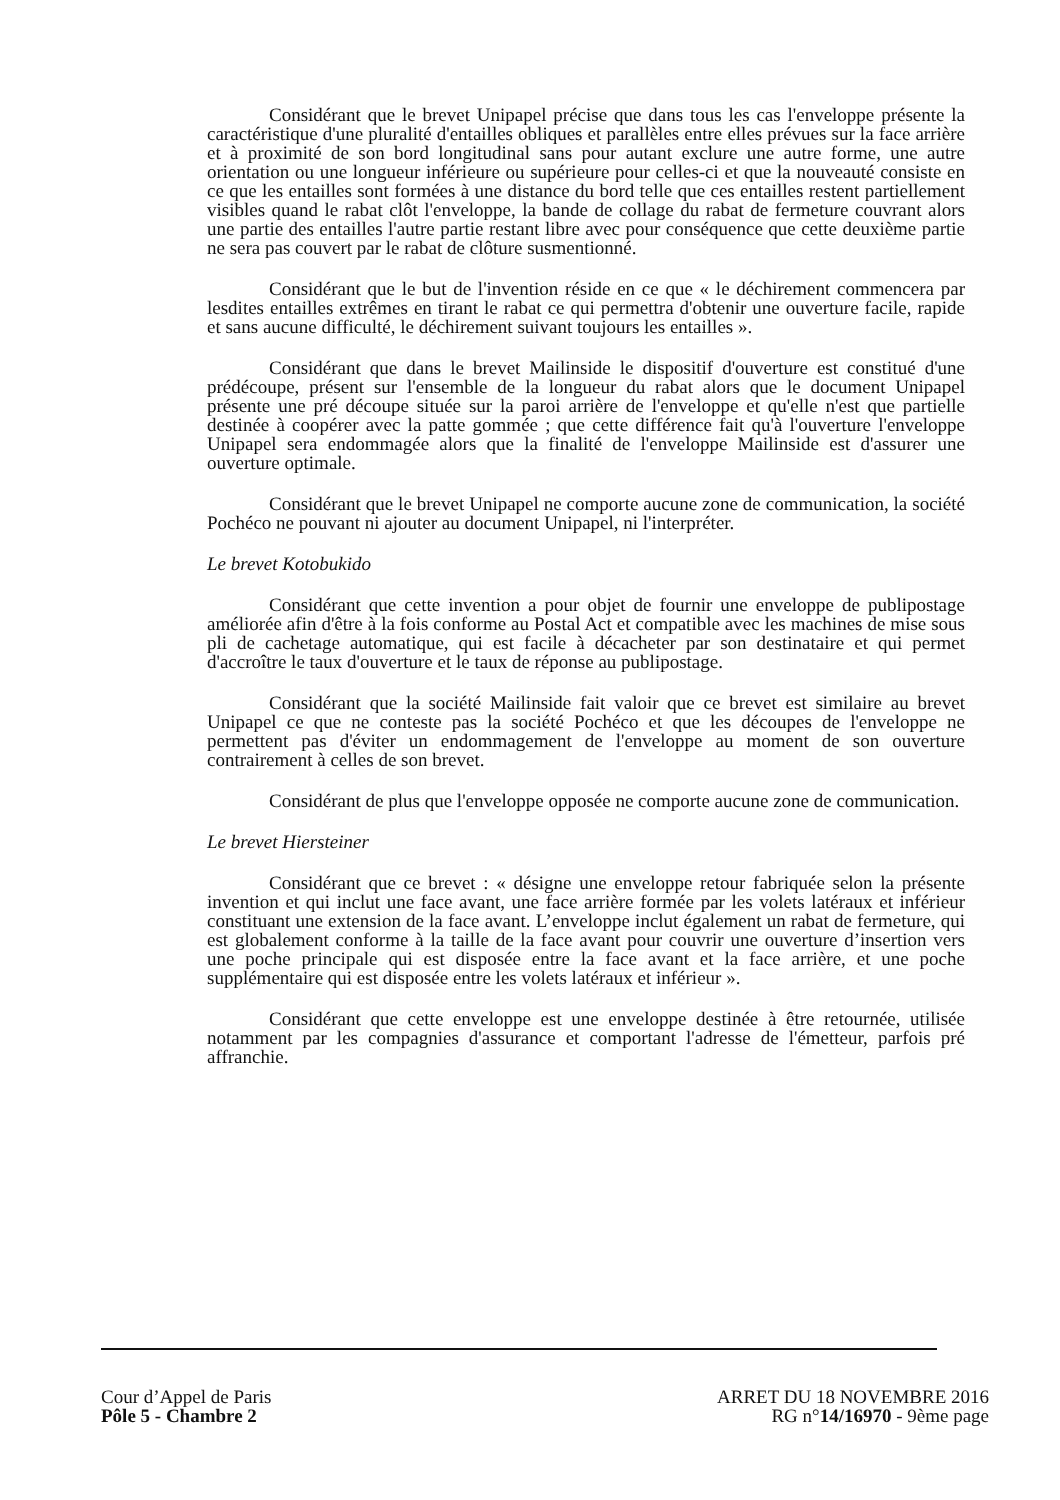Considérant que le brevet Unipapel précise que dans tous les cas l'enveloppe présente la caractéristique d'une pluralité d'entailles obliques et parallèles entre elles prévues sur la face arrière et à proximité de son bord longitudinal sans pour autant exclure une autre forme, une autre orientation ou une longueur inférieure ou supérieure pour celles-ci et que la nouveauté consiste en ce que les entailles sont formées à une distance du bord telle que ces entailles restent partiellement visibles quand le rabat clôt l'enveloppe, la bande de collage du rabat de fermeture couvrant alors une partie des entailles l'autre partie restant libre avec pour conséquence que cette deuxième partie ne sera pas couvert par le rabat de clôture susmentionné.
Considérant que le but de l'invention réside en ce que « le déchirement commencera par lesdites entailles extrêmes en tirant le rabat ce qui permettra d'obtenir une ouverture facile, rapide et sans aucune difficulté, le déchirement suivant toujours les entailles ».
Considérant que dans le brevet Mailinside le dispositif d'ouverture est constitué d'une prédécoupe, présent sur l'ensemble de la longueur du rabat alors que le document Unipapel présente une pré découpe située sur la paroi arrière de l'enveloppe et qu'elle n'est que partielle destinée à coopérer avec la patte gommée ; que cette différence fait qu'à l'ouverture l'enveloppe Unipapel sera endommagée alors que la finalité de l'enveloppe Mailinside est d'assurer une ouverture optimale.
Considérant que le brevet Unipapel ne comporte aucune zone de communication, la société Pochéco ne pouvant ni ajouter au document Unipapel, ni l'interpréter.
Le brevet Kotobukido
Considérant que cette invention a pour objet de fournir une enveloppe de publipostage améliorée afin d'être à la fois conforme au Postal Act et compatible avec les machines de mise sous pli de cachetage automatique, qui est facile à décacheter par son destinataire et qui permet d'accroître le taux d'ouverture et le taux de réponse au publipostage.
Considérant que la société Mailinside fait valoir que ce brevet est similaire au brevet Unipapel ce que ne conteste pas la société Pochéco et que les découpes de l'enveloppe ne permettent pas d'éviter un endommagement de l'enveloppe au moment de son ouverture contrairement à celles de son brevet.
Considérant de plus que l'enveloppe opposée ne comporte aucune zone de communication.
Le brevet Hiersteiner
Considérant que ce brevet : « désigne une enveloppe retour fabriquée selon la présente invention et qui inclut une face avant, une face arrière formée par les volets latéraux et inférieur constituant une extension de la face avant. L’enveloppe inclut également un rabat de fermeture, qui est globalement conforme à la taille de la face avant pour couvrir une ouverture d’insertion vers une poche principale qui est disposée entre la face avant et la face arrière, et une poche supplémentaire qui est disposée entre les volets latéraux et inférieur ».
Considérant que cette enveloppe est une enveloppe destinée à être retournée, utilisée notamment par les compagnies d'assurance et comportant l'adresse de l'émetteur, parfois pré affranchie.
Cour d’Appel de Paris
Pôle 5 - Chambre 2
ARRET DU 18 NOVEMBRE 2016
RG n°14/16970 - 9ème page